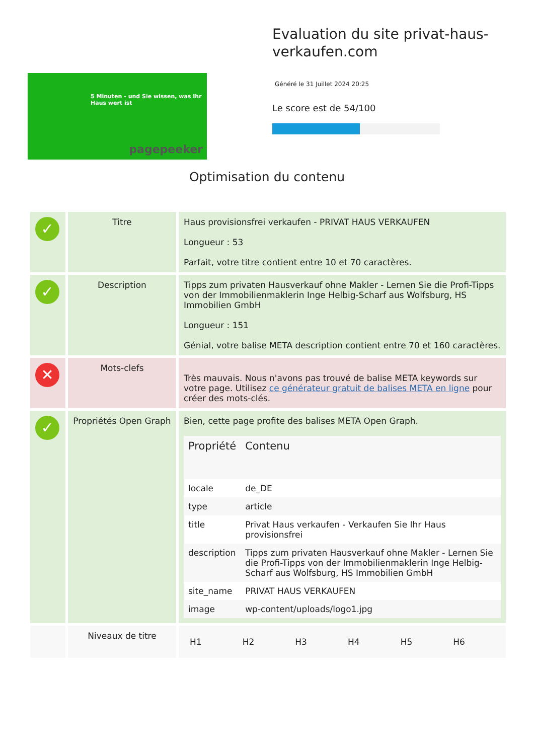5 Minuten - und Sie wissen, was Ihr Haus wert ist
pagepeeker
Evaluation du site privat-haus-verkaufen.com
Généré le 31 Juillet 2024 20:25
Le score est de 54/100
Optimisation du contenu
| ✓ | Titre | Haus provisionsfrei verkaufen - PRIVAT HAUS VERKAUFEN Longueur : 53 Parfait, votre titre contient entre 10 et 70 caractères. |
| ✓ | Description | Tipps zum privaten Hausverkauf ohne Makler - Lernen Sie die Profi-Tipps von der Immobilienmaklerin Inge Helbig-Scharf aus Wolfsburg, HS Immobilien GmbH Longueur : 151 Génial, votre balise META description contient entre 70 et 160 caractères. |
| ✕ | Mots-clefs | Très mauvais. Nous n'avons pas trouvé de balise META keywords sur votre page. Utilisez ce générateur gratuit de balises META en ligne pour créer des mots-clés. |
| ✓ | Propriétés Open Graph | Bien, cette page profite des balises META Open Graph. / Propriété / Contenu / / --- / --- / / locale / de_DE / / type / article / / title / Privat Haus verkaufen - Verkaufen Sie Ihr Haus provisionsfrei / / description / Tipps zum privaten Hausverkauf ohne Makler - Lernen Sie die Profi-Tipps von der Immobilienmaklerin Inge Helbig-Scharf aus Wolfsburg, HS Immobilien GmbH / / site_name / PRIVAT HAUS VERKAUFEN / / image / wp-content/uploads/logo1.jpg / |
| | Niveaux de titre | / H1 / H2 / H3 / H4 / H5 / H6 / |